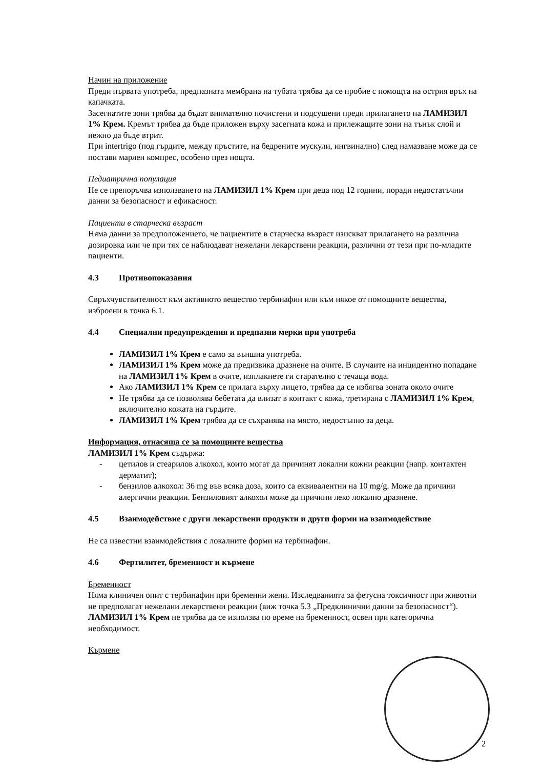Начин на приложение
Преди първата употреба, предпазната мембрана на тубата трябва да се пробие с помощта на острия връх на капачката.
Засегнатите зони трябва да бъдат внимателно почистени и подсушени преди прилагането на ЛАМИЗИЛ 1% Крем. Кремът трябва да бъде приложен върху засегната кожа и прилежащите зони на тънък слой и нежно да бъде втрит.
При intertrigo (под гърдите, между пръстите, на бедрените мускули, ингвинално) след намазване може да се постави марлен компрес, особено през нощта.
Педиатрична популация
Не се препоръчва използването на ЛАМИЗИЛ 1% Крем при деца под 12 години, поради недостатъчни данни за безопасност и ефикасност.
Пациенти в старческа възраст
Няма данни за предположението, че пациентите в старческа възраст изискват прилагането на различна дозировка или че при тях се наблюдават нежелани лекарствени реакции, различни от тези при по-младите пациенти.
4.3 Противопоказания
Свръхчувствителност към активното вещество тербинафин или към някое от помощните вещества, изброени в точка 6.1.
4.4 Специални предупреждения и предпазни мерки при употреба
ЛАМИЗИЛ 1% Крем е само за външна употреба.
ЛАМИЗИЛ 1% Крем може да предизвика дразнене на очите. В случаите на инцидентно попадане на ЛАМИЗИЛ 1% Крем в очите, изплакнете ги старателно с течаща вода.
Ако ЛАМИЗИЛ 1% Крем се прилага върху лицето, трябва да се избягва зоната около очите
Не трябва да се позволява бебетата да влизат в контакт с кожа, третирана с ЛАМИЗИЛ 1% Крем, включително кожата на гърдите.
ЛАМИЗИЛ 1% Крем трябва да се съхранява на място, недостъпно за деца.
Информация, отнасяща се за помощните вещества
ЛАМИЗИЛ 1% Крем съдържа:
- цетилов и стеарилов алкохол, които могат да причинят локални кожни реакции (напр. контактен дерматит);
- бензилов алкохол: 36 mg във всяка доза, които са еквивалентни на 10 mg/g. Може да причини алергични реакции. Бензиловият алкохол може да причини леко локално дразнене.
4.5 Взаимодействие с други лекарствени продукти и други форми на взаимодействие
Не са известни взаимодействия с локалните форми на тербинафин.
4.6 Фертилитет, бременност и кърмене
Бременност
Няма клиничен опит с тербинафин при бременни жени. Изследванията за фетусна токсичност при животни не предполагат нежелани лекарствени реакции (виж точка 5.3 „Предклинични данни за безопасност“). ЛАМИЗИЛ 1% Крем не трябва да се използва по време на бременност, освен при категорична необходимост.
Кърмене
2